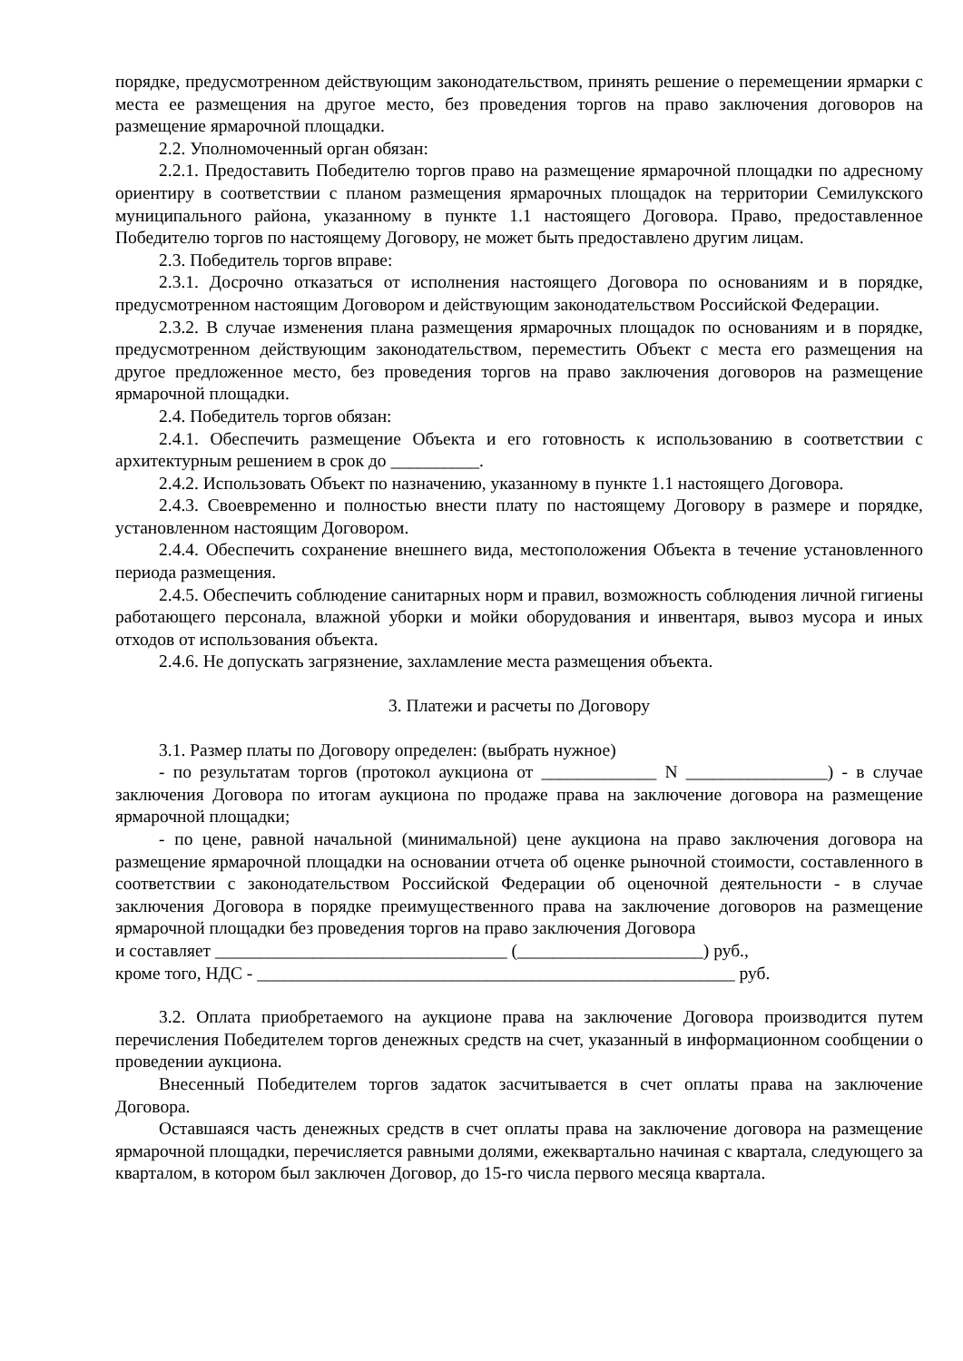порядке, предусмотренном действующим законодательством, принять решение о перемещении ярмарки с места ее размещения на другое место, без проведения торгов на право заключения договоров на размещение ярмарочной площадки.
2.2. Уполномоченный орган обязан:
2.2.1. Предоставить Победителю торгов право на размещение ярмарочной площадки по адресному ориентиру в соответствии с планом размещения ярмарочных площадок на территории Семилукского муниципального района, указанному в пункте 1.1 настоящего Договора. Право, предоставленное Победителю торгов по настоящему Договору, не может быть предоставлено другим лицам.
2.3. Победитель торгов вправе:
2.3.1. Досрочно отказаться от исполнения настоящего Договора по основаниям и в порядке, предусмотренном настоящим Договором и действующим законодательством Российской Федерации.
2.3.2. В случае изменения плана размещения ярмарочных площадок по основаниям и в порядке, предусмотренном действующим законодательством, переместить Объект с места его размещения на другое предложенное место, без проведения торгов на право заключения договоров на размещение ярмарочной площадки.
2.4. Победитель торгов обязан:
2.4.1. Обеспечить размещение Объекта и его готовность к использованию в соответствии с архитектурным решением в срок до __________.
2.4.2. Использовать Объект по назначению, указанному в пункте 1.1 настоящего Договора.
2.4.3. Своевременно и полностью внести плату по настоящему Договору в размере и порядке, установленном настоящим Договором.
2.4.4. Обеспечить сохранение внешнего вида, местоположения Объекта в течение установленного периода размещения.
2.4.5. Обеспечить соблюдение санитарных норм и правил, возможность соблюдения личной гигиены работающего персонала, влажной уборки и мойки оборудования и инвентаря, вывоз мусора и иных отходов от использования объекта.
2.4.6. Не допускать загрязнение, захламление места размещения объекта.
3. Платежи и расчеты по Договору
3.1. Размер платы по Договору определен: (выбрать нужное)
- по результатам торгов (протокол аукциона от _____________ N ________________) - в случае заключения Договора по итогам аукциона по продаже права на заключение договора на размещение ярмарочной площадки;
- по цене, равной начальной (минимальной) цене аукциона на право заключения договора на размещение ярмарочной площадки на основании отчета об оценке рыночной стоимости, составленного в соответствии с законодательством Российской Федерации об оценочной деятельности - в случае заключения Договора в порядке преимущественного права на заключение договоров на размещение ярмарочной площадки без проведения торгов на право заключения Договора
и составляет _________________________________ (_____________________) руб.,
кроме того, НДС - ______________________________________________________ руб.
3.2. Оплата приобретаемого на аукционе права на заключение Договора производится путем перечисления Победителем торгов денежных средств на счет, указанный в информационном сообщении о проведении аукциона.
Внесенный Победителем торгов задаток засчитывается в счет оплаты права на заключение Договора.
Оставшаяся часть денежных средств в счет оплаты права на заключение договора на размещение ярмарочной площадки, перечисляется равными долями, ежеквартально начиная с квартала, следующего за кварталом, в котором был заключен Договор, до 15-го числа первого месяца квартала.